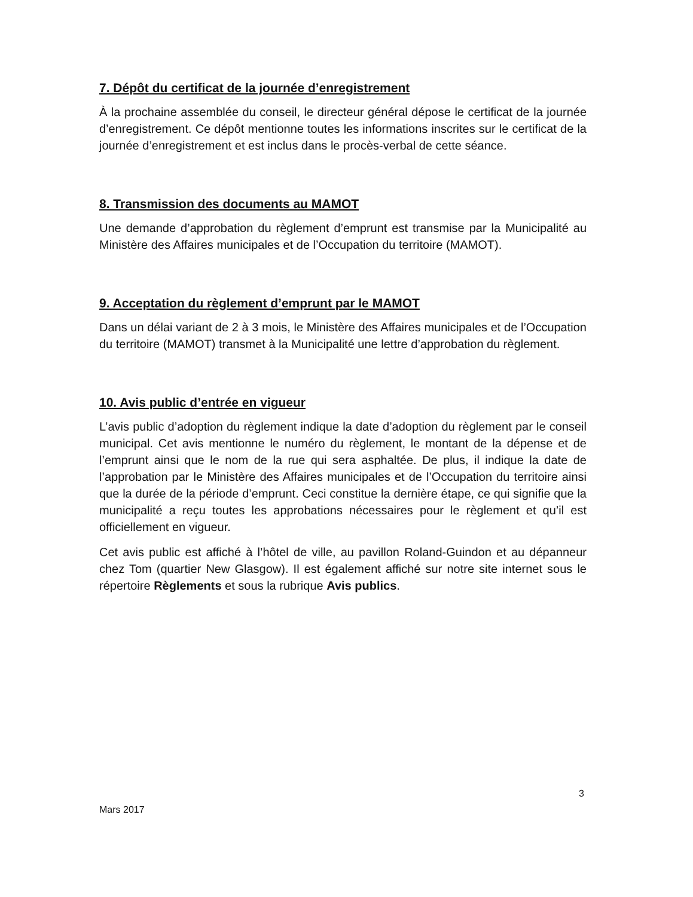7. Dépôt du certificat de la journée d’enregistrement
À la prochaine assemblée du conseil, le directeur général dépose le certificat de la journée d’enregistrement. Ce dépôt mentionne toutes les informations inscrites sur le certificat de la journée d’enregistrement et est inclus dans le procès-verbal de cette séance.
8. Transmission des documents au MAMOT
Une demande d’approbation du règlement d’emprunt est transmise par la Municipalité au Ministère des Affaires municipales et de l’Occupation du territoire (MAMOT).
9. Acceptation du règlement d’emprunt par le MAMOT
Dans un délai variant de 2 à 3 mois, le Ministère des Affaires municipales et de l’Occupation du territoire (MAMOT) transmet à la Municipalité une lettre d’approbation du règlement.
10. Avis public d’entrée en vigueur
L’avis public d’adoption du règlement indique la date d’adoption du règlement par le conseil municipal. Cet avis mentionne le numéro du règlement, le montant de la dépense et de l’emprunt ainsi que le nom de la rue qui sera asphaltée. De plus, il indique la date de l’approbation par le Ministère des Affaires municipales et de l’Occupation du territoire ainsi que la durée de la période d’emprunt. Ceci constitue la dernière étape, ce qui signifie que la municipalité a reçu toutes les approbations nécessaires pour le règlement et qu’il est officiellement en vigueur.
Cet avis public est affiché à l’hôtel de ville, au pavillon Roland-Guindon et au dépanneur chez Tom (quartier New Glasgow). Il est également affiché sur notre site internet sous le répertoire Règlements et sous la rubrique Avis publics.
3
Mars 2017